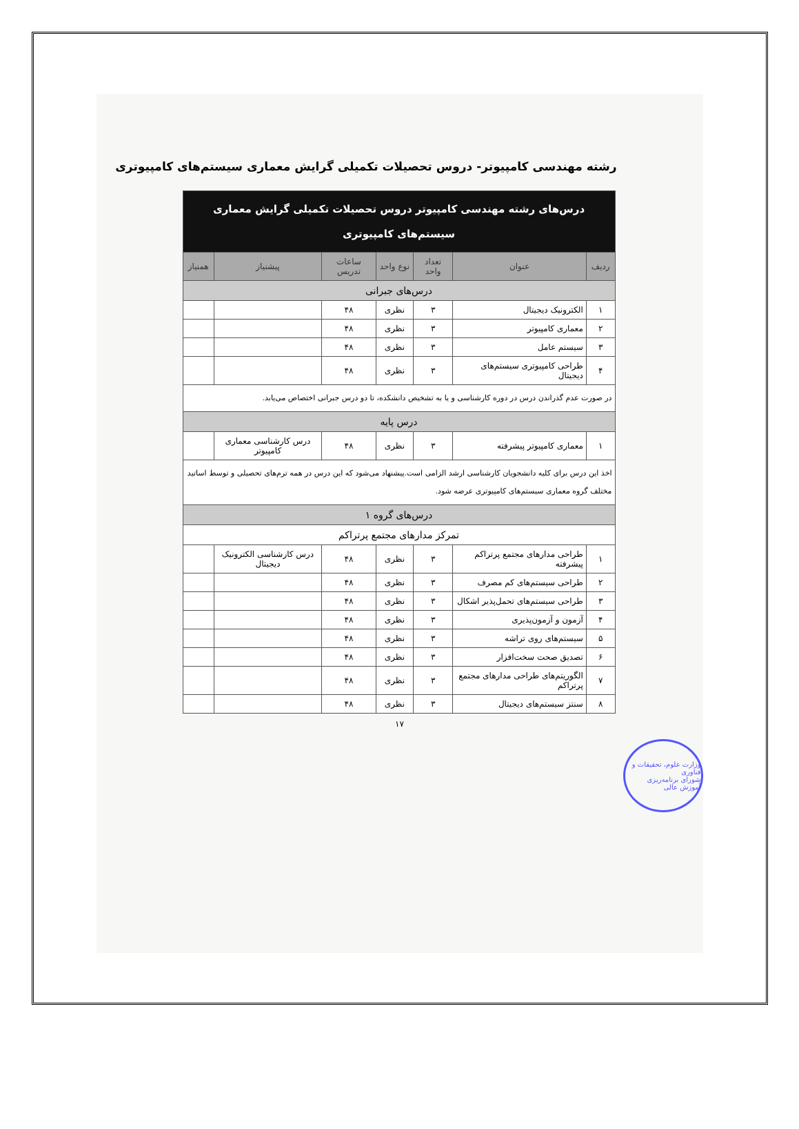رشته مهندسی کامپیوتر- دروس تحصیلات تکمیلی گرایش معماری سیستم‌های کامپیوتری
| درس‌های رشته مهندسی کامپیوتر دروس تحصیلات تکمیلی گرایش معماری سیستم‌های کامپیوتری | | | | | | |
| --- | --- | --- | --- | --- | --- | --- |
| ردیف | عنوان | تعداد واحد | نوع واحد | ساعات تدریس | پیشنیاز | همنیاز |
| درس‌های جبرانی | | | | | | |
| ۱ | الکترونیک دیجیتال | ۳ | نظری | ۴۸ | | |
| ۲ | معماری کامپیوتر | ۳ | نظری | ۴۸ | | |
| ۳ | سیستم عامل | ۳ | نظری | ۴۸ | | |
| ۴ | طراحی کامپیوتری سیستم‌های دیجیتال | ۳ | نظری | ۴۸ | | |
| در صورت عدم گذراندن درس در دوره کارشناسی و یا به تشخیص دانشکده، تا دو درس جبرانی اختصاص می‌یابد. | | | | | | |
| درس پایه | | | | | | |
| ۱ | معماری کامپیوتر پیشرفته | ۳ | نظری | ۴۸ | درس کارشناسی معماری کامپیوتر | |
| اخذ این درس برای کلیه دانشجویان کارشناسی ارشد الزامی است.پیشنهاد می‌شود که این درس در همه ترم‌های تحصیلی و توسط اساتید مختلف گروه معماری سیستم‌های کامپیوتری عرضه شود. | | | | | | |
| درس‌های گروه ۱ | | | | | | |
| تمرکز مدارهای مجتمع پرتراکم | | | | | | |
| ۱ | طراحی مدارهای مجتمع پرتراکم پیشرفته | ۳ | نظری | ۴۸ | درس کارشناسی الکترونیک دیجیتال | |
| ۲ | طراحی سیستم‌های کم مصرف | ۳ | نظری | ۴۸ | | |
| ۳ | طراحی سیستم‌های تحمل‌پذیر اشکال | ۳ | نظری | ۴۸ | | |
| ۴ | آزمون و آزمون‌پذیری | ۳ | نظری | ۴۸ | | |
| ۵ | سیستم‌های روی تراشه | ۳ | نظری | ۴۸ | | |
| ۶ | تصدیق صحت سخت‌افزار | ۳ | نظری | ۴۸ | | |
| ۷ | الگوریتم‌های طراحی مدارهای مجتمع پرتراکم | ۳ | نظری | ۴۸ | | |
| ۸ | سنتز سیستم‌های دیجیتال | ۳ | نظری | ۴۸ | | |
۱۷
وزارت علوم، تحقیقات و فناوری
شورای برنامه‌ریزی آموزش عالی